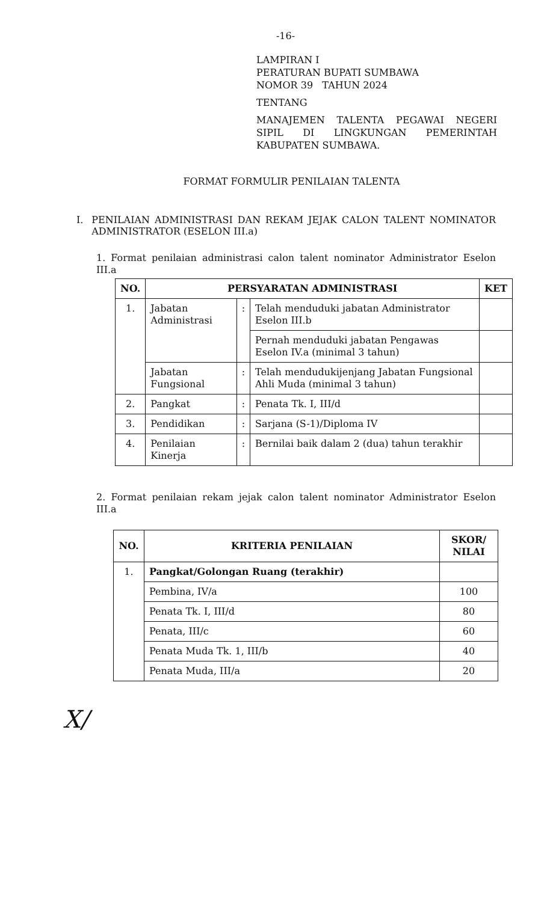-16-
LAMPIRAN I
PERATURAN BUPATI SUMBAWA
NOMOR 39 TAHUN 2024
TENTANG
MANAJEMEN TALENTA PEGAWAI NEGERI SIPIL DI LINGKUNGAN PEMERINTAH KABUPATEN SUMBAWA.
FORMAT FORMULIR PENILAIAN TALENTA
I. PENILAIAN ADMINISTRASI DAN REKAM JEJAK CALON TALENT NOMINATOR ADMINISTRATOR (ESELON III.a)
1. Format penilaian administrasi calon talent nominator Administrator Eselon III.a
| NO. | PERSYARATAN ADMINISTRASI | | | KET |
| --- | --- | --- | --- | --- |
| 1. | Jabatan Administrasi | : | Telah menduduki jabatan Administrator Eselon III.b | |
| | | | Pernah menduduki jabatan Pengawas Eselon IV.a (minimal 3 tahun) | |
| | Jabatan Fungsional | : | Telah mendudukijenjang Jabatan Fungsional Ahli Muda (minimal 3 tahun) | |
| 2. | Pangkat | : | Penata Tk. I, III/d | |
| 3. | Pendidikan | : | Sarjana (S-1)/Diploma IV | |
| 4. | Penilaian Kinerja | : | Bernilai baik dalam 2 (dua) tahun terakhir | |
2. Format penilaian rekam jejak calon talent nominator Administrator Eselon III.a
| NO. | KRITERIA PENILAIAN | SKOR/ NILAI |
| --- | --- | --- |
| 1. | Pangkat/Golongan Ruang (terakhir) | |
| | Pembina, IV/a | 100 |
| | Penata Tk. I, III/d | 80 |
| | Penata, III/c | 60 |
| | Penata Muda Tk. 1, III/b | 40 |
| | Penata Muda, III/a | 20 |
X/